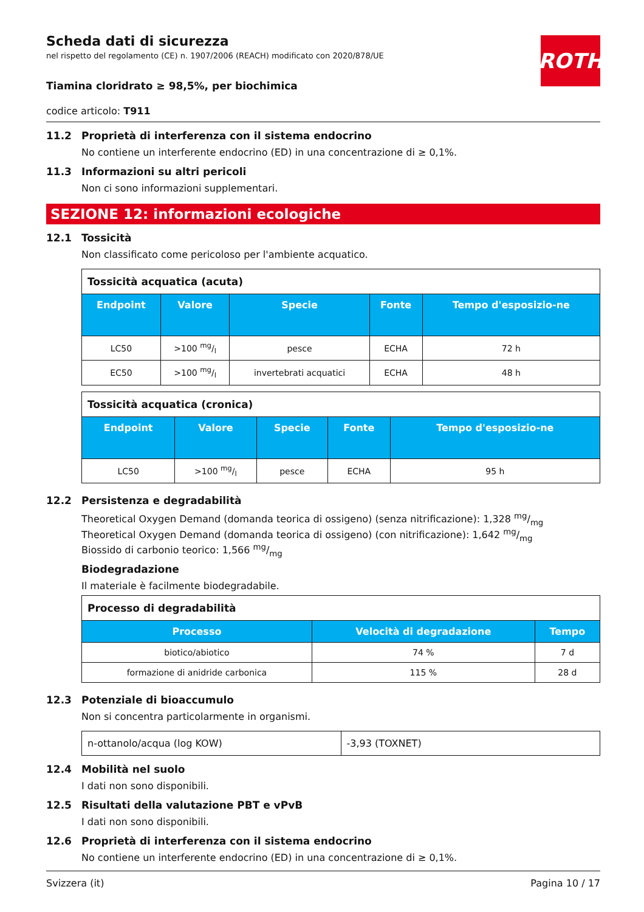Scheda dati di sicurezza
nel rispetto del regolamento (CE) n. 1907/2006 (REACH) modificato con 2020/878/UE
ROTH
Tiamina cloridrato ≥ 98,5%, per biochimica
codice articolo: T911
11.2 Proprietà di interferenza con il sistema endocrino
No contiene un interferente endocrino (ED) in una concentrazione di ≥ 0,1%.
11.3 Informazioni su altri pericoli
Non ci sono informazioni supplementari.
SEZIONE 12: informazioni ecologiche
12.1 Tossicità
Non classificato come pericoloso per l'ambiente acquatico.
| Tossicità acquatica (acuta) | | | | |
| --- | --- | --- | --- | --- |
| Endpoint | Valore | Specie | Fonte | Tempo d'esposizio-ne |
| LC50 | >100 mg/l | pesce | ECHA | 72 h |
| EC50 | >100 mg/l | invertebrati acquatici | ECHA | 48 h |
| Tossicità acquatica (cronica) | | | | |
| --- | --- | --- | --- | --- |
| Endpoint | Valore | Specie | Fonte | Tempo d'esposizio-ne |
| LC50 | >100 mg/l | pesce | ECHA | 95 h |
12.2 Persistenza e degradabilità
Theoretical Oxygen Demand (domanda teorica di ossigeno) (senza nitrificazione): 1,328 mg/mg
Theoretical Oxygen Demand (domanda teorica di ossigeno) (con nitrificazione): 1,642 mg/mg
Biossido di carbonio teorico: 1,566 mg/mg
Biodegradazione
Il materiale è facilmente biodegradabile.
| Processo di degradabilità | | |
| --- | --- | --- |
| Processo | Velocità di degradazione | Tempo |
| biotico/abiotico | 74 % | 7 d |
| formazione di anidride carbonica | 115 % | 28 d |
12.3 Potenziale di bioaccumulo
Non si concentra particolarmente in organismi.
| n-ottanolo/acqua (log KOW) | -3,93 (TOXNET) |
12.4 Mobilità nel suolo
I dati non sono disponibili.
12.5 Risultati della valutazione PBT e vPvB
I dati non sono disponibili.
12.6 Proprietà di interferenza con il sistema endocrino
No contiene un interferente endocrino (ED) in una concentrazione di ≥ 0,1%.
Svizzera (it) Pagina 10 / 17